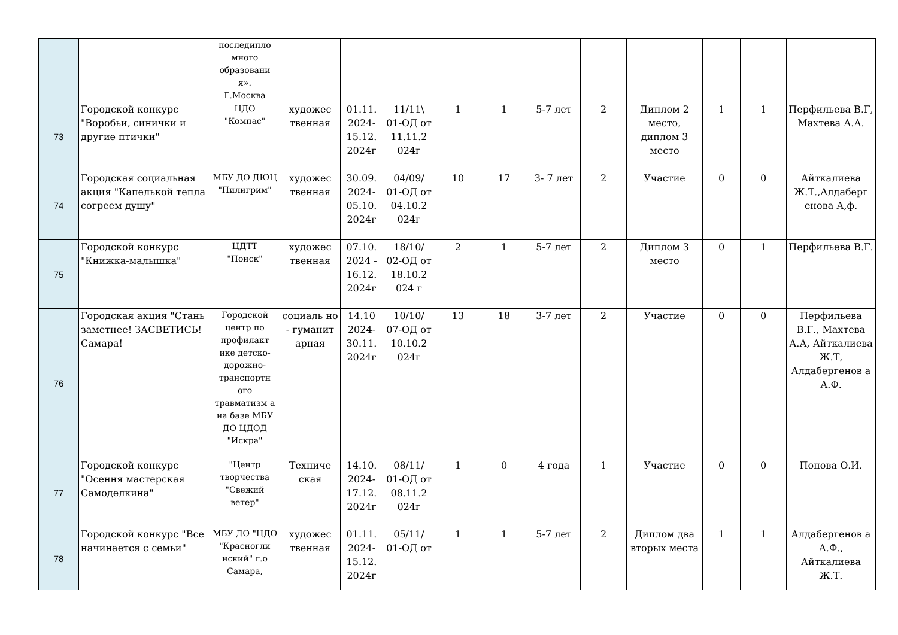| | | последипло много образовани я». Г.Москва | | | | | | | | | | | |
| 73 | Городской конкурс "Воробьи, синички и другие птички" | ЦДО "Компас" | художес твенная | 01.11. 2024- 15.12. 2024г | 11/11\ 01-ОД от 11.11.2 024г | 1 | 1 | 5-7 лет | 2 | Диплом 2 место, диплом 3 место | 1 | 1 | Перфильева В.Г, Махтева А.А. |
| 74 | Городская социальная акция "Капелькой тепла согреем душу" | МБУ ДО ДЮЦ "Пилигрим" | художес твенная | 30.09. 2024- 05.10. 2024г | 04/09/ 01-ОД от 04.10.2 024г | 10 | 17 | 3- 7 лет | 2 | Участие | 0 | 0 | Айткалиева Ж.Т.,Алдаберг енова А,ф. |
| 75 | Городской конкурс "Книжка-малышка" | ЦДТТ "Поиск" | художес твенная | 07.10. 2024 - 16.12. 2024г | 18/10/ 02-ОД от 18.10.2 024 г | 2 | 1 | 5-7 лет | 2 | Диплом 3 место | 0 | 1 | Перфильева В.Г. |
| 76 | Городская акция "Стань заметнее! ЗАСВЕТИСЬ! Самара! | Городской центр по профилакт ике детско-дорожно-транспортн ого травматизм а на базе МБУ ДО ЦДОД "Искра" | социаль но - гуманит арная | 14.10 2024- 30.11. 2024г | 10/10/ 07-ОД от 10.10.2 024г | 13 | 18 | 3-7 лет | 2 | Участие | 0 | 0 | Перфильева В.Г., Махтева А.А, Айткалиева Ж.Т, Алдабергенов а А.Ф. |
| 77 | Городской конкурс "Осення мастерская Самоделкина" | "Центр творчества "Свежий ветер" | Техниче ская | 14.10. 2024- 17.12. 2024г | 08/11/ 01-ОД от 08.11.2 024г | 1 | 0 | 4 года | 1 | Участие | 0 | 0 | Попова О.И. |
| 78 | Городской конкурс "Все начинается с семьи" | МБУ ДО "ЦДО "Красногли нский" г.о Самара, | художес твенная | 01.11. 2024- 15.12. 2024г | 05/11/ 01-ОД от | 1 | 1 | 5-7 лет | 2 | Диплом два вторых места | 1 | 1 | Алдабергенов а А.Ф., Айткалиева Ж.Т. |